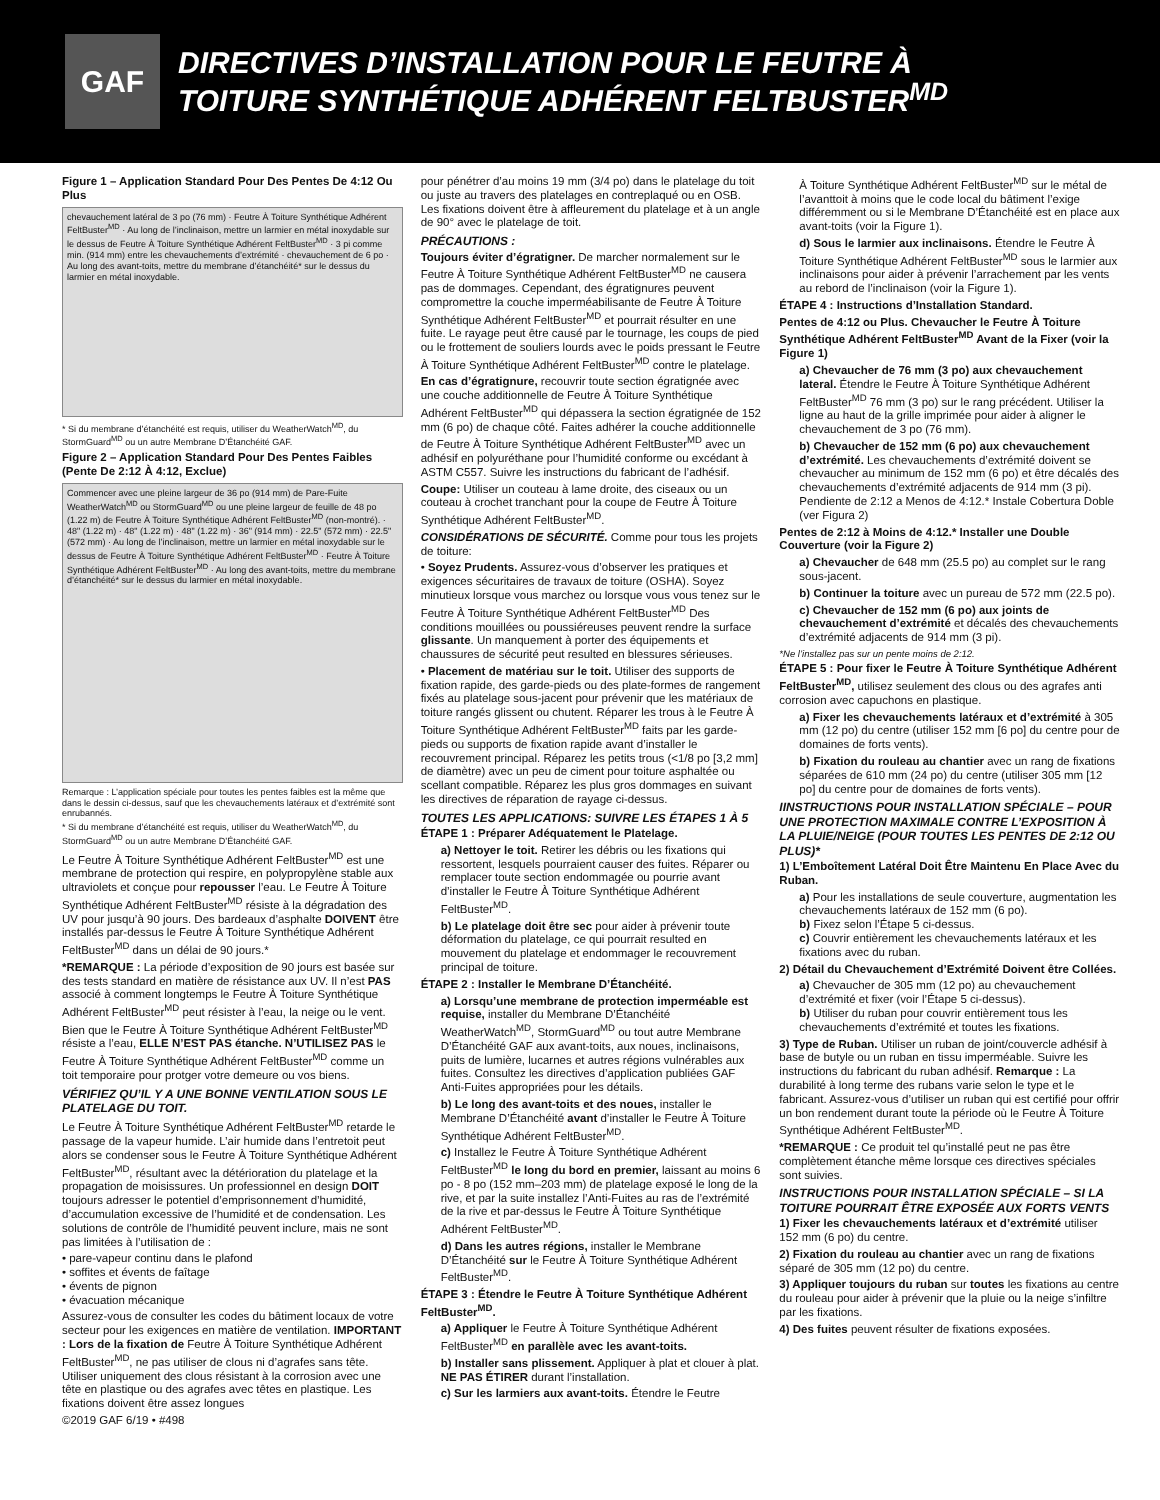GAF
DIRECTIVES D’INSTALLATION POUR LE FEUTRE À
TOITURE SYNTHÉTIQUE ADHÉRENT FELTBUSTER<sup>MD</sup>
Figure 1 – Application Standard Pour Des Pentes De 4:12 Ou Plus
chevauchement latéral de 3 po (76 mm) · Feutre À Toiture Synthétique Adhérent FeltBuster<sup>MD</sup> · Au long de l’inclinaison, mettre un larmier en métal inoxydable sur le dessus de Feutre À Toiture Synthétique Adhérent FeltBuster<sup>MD</sup> · 3 pi comme min. (914 mm) entre les chevauchements d’extrémité · chevauchement de 6 po · Au long des avant-toits, mettre du membrane d’étanchéité* sur le dessus du larmier en métal inoxydable.
* Si du membrane d’étanchéité est requis, utiliser du WeatherWatch<sup>MD</sup>, du StormGuard<sup>MD</sup> ou un autre Membrane D’Étanchéité GAF.
Figure 2 – Application Standard Pour Des Pentes Faibles (Pente De 2:12 À 4:12, Exclue)
Commencer avec une pleine largeur de 36 po (914 mm) de Pare-Fuite WeatherWatch<sup>MD</sup> ou StormGuard<sup>MD</sup> ou une pleine largeur de feuille de 48 po (1.22 m) de Feutre À Toiture Synthétique Adhérent FeltBuster<sup>MD</sup> (non-montré). · 48" (1.22 m) · 48" (1.22 m) · 48" (1.22 m) · 36" (914 mm) · 22.5" (572 mm) · 22.5" (572 mm) · Au long de l’inclinaison, mettre un larmier en métal inoxydable sur le dessus de Feutre À Toiture Synthétique Adhérent FeltBuster<sup>MD</sup> · Feutre À Toiture Synthétique Adhérent FeltBuster<sup>MD</sup> · Au long des avant-toits, mettre du membrane d’étanchéité* sur le dessus du larmier en métal inoxydable.
Remarque : L’application spéciale pour toutes les pentes faibles est la même que dans le dessin ci-dessus, sauf que les chevauchements latéraux et d’extrémité sont enrubannés.
* Si du membrane d’étanchéité est requis, utiliser du WeatherWatch<sup>MD</sup>, du StormGuard<sup>MD</sup> ou un autre Membrane D’Étanchéité GAF.
Le Feutre À Toiture Synthétique Adhérent FeltBuster<sup>MD</sup> est une membrane de protection qui respire, en polypropylène stable aux ultraviolets et conçue pour repousser l’eau. Le Feutre À Toiture Synthétique Adhérent FeltBuster<sup>MD</sup> résiste à la dégradation des UV pour jusqu’à 90 jours. Des bardeaux d’asphalte DOIVENT être installés par-dessus le Feutre À Toiture Synthétique Adhérent FeltBuster<sup>MD</sup> dans un délai de 90 jours.*
*REMARQUE : La période d’exposition de 90 jours est basée sur des tests standard en matière de résistance aux UV. Il n’est PAS associé à comment longtemps le Feutre À Toiture Synthétique Adhérent FeltBuster<sup>MD</sup> peut résister à l’eau, la neige ou le vent. Bien que le Feutre À Toiture Synthétique Adhérent FeltBuster<sup>MD</sup> résiste a l’eau, ELLE N’EST PAS étanche. N’UTILISEZ PAS le Feutre À Toiture Synthétique Adhérent FeltBuster<sup>MD</sup> comme un toit temporaire pour protger votre demeure ou vos biens.
VÉRIFIEZ QU’IL Y A UNE BONNE VENTILATION SOUS LE PLATELAGE DU TOIT.
Le Feutre À Toiture Synthétique Adhérent FeltBuster<sup>MD</sup> retarde le passage de la vapeur humide. L’air humide dans l’entretoit peut alors se condenser sous le Feutre À Toiture Synthétique Adhérent FeltBuster<sup>MD</sup>, résultant avec la détérioration du platelage et la propagation de moisissures. Un professionnel en design DOIT toujours adresser le potentiel d’emprisonnement d’humidité, d’accumulation excessive de l’humidité et de condensation. Les solutions de contrôle de l’humidité peuvent inclure, mais ne sont pas limitées à l’utilisation de :
• pare-vapeur continu dans le plafond
• soffites et évents de faîtage
• évents de pignon
• évacuation mécanique
Assurez-vous de consulter les codes du bâtiment locaux de votre secteur pour les exigences en matière de ventilation. IMPORTANT : Lors de la fixation de Feutre À Toiture Synthétique Adhérent FeltBuster<sup>MD</sup>, ne pas utiliser de clous ni d’agrafes sans tête. Utiliser uniquement des clous résistant à la corrosion avec une tête en plastique ou des agrafes avec têtes en plastique. Les fixations doivent être assez longues
©2019 GAF 6/19 • #498
pour pénétrer d’au moins 19 mm (3/4 po) dans le platelage du toit ou juste au travers des platelages en contreplaqué ou en OSB. Les fixations doivent être à affleurement du platelage et à un angle de 90° avec le platelage de toit.
PRÉCAUTIONS :
Toujours éviter d’égratigner. De marcher normalement sur le Feutre À Toiture Synthétique Adhérent FeltBuster<sup>MD</sup> ne causera pas de dommages. Cependant, des égratignures peuvent compromettre la couche imperméabilisante de Feutre À Toiture Synthétique Adhérent FeltBuster<sup>MD</sup> et pourrait résulter en une fuite. Le rayage peut être causé par le tournage, les coups de pied ou le frottement de souliers lourds avec le poids pressant le Feutre À Toiture Synthétique Adhérent FeltBuster<sup>MD</sup> contre le platelage.
En cas d’égratignure, recouvrir toute section égratignée avec une couche additionnelle de Feutre À Toiture Synthétique Adhérent FeltBuster<sup>MD</sup> qui dépassera la section égratignée de 152 mm (6 po) de chaque côté. Faites adhérer la couche additionnelle de Feutre À Toiture Synthétique Adhérent FeltBuster<sup>MD</sup> avec un adhésif en polyuréthane pour l’humidité conforme ou excédant à ASTM C557. Suivre les instructions du fabricant de l’adhésif.
Coupe: Utiliser un couteau à lame droite, des ciseaux ou un couteau à crochet tranchant pour la coupe de Feutre À Toiture Synthétique Adhérent FeltBuster<sup>MD</sup>.
CONSIDÉRATIONS DE SÉCURITÉ. Comme pour tous les projets de toiture:
• Soyez Prudents. Assurez-vous d’observer les pratiques et exigences sécuritaires de travaux de toiture (OSHA). Soyez minutieux lorsque vous marchez ou lorsque vous vous tenez sur le Feutre À Toiture Synthétique Adhérent FeltBuster<sup>MD</sup> Des conditions mouillées ou poussiéreuses peuvent rendre la surface glissante. Un manquement à porter des équipements et chaussures de sécurité peut resulted en blessures sérieuses.
• Placement de matériau sur le toit. Utiliser des supports de fixation rapide, des garde-pieds ou des plate-formes de rangement fixés au platelage sous-jacent pour prévenir que les matériaux de toiture rangés glissent ou chutent. Réparer les trous à le Feutre À Toiture Synthétique Adhérent FeltBuster<sup>MD</sup> faits par les garde-pieds ou supports de fixation rapide avant d’installer le recouvrement principal. Réparez les petits trous (<1/8 po [3,2 mm] de diamètre) avec un peu de ciment pour toiture asphaltée ou scellant compatible. Réparez les plus gros dommages en suivant les directives de réparation de rayage ci-dessus.
TOUTES LES APPLICATIONS: SUIVRE LES ÉTAPES 1 À 5
ÉTAPE 1 : Préparer Adéquatement le Platelage.
a) Nettoyer le toit. Retirer les débris ou les fixations qui ressortent, lesquels pourraient causer des fuites. Réparer ou remplacer toute section endommagée ou pourrie avant d’installer le Feutre À Toiture Synthétique Adhérent FeltBuster<sup>MD</sup>.
b) Le platelage doit être sec pour aider à prévenir toute déformation du platelage, ce qui pourrait resulted en mouvement du platelage et endommager le recouvrement principal de toiture.
ÉTAPE 2 : Installer le Membrane D’Étanchéité.
a) Lorsqu’une membrane de protection imperméable est requise, installer du Membrane D’Étanchéité WeatherWatch<sup>MD</sup>, StormGuard<sup>MD</sup> ou tout autre Membrane D’Étanchéité GAF aux avant-toits, aux noues, inclinaisons, puits de lumière, lucarnes et autres régions vulnérables aux fuites. Consultez les directives d’application publiées GAF Anti-Fuites appropriées pour les détails.
b) Le long des avant-toits et des noues, installer le Membrane D’Étanchéité avant d’installer le Feutre À Toiture Synthétique Adhérent FeltBuster<sup>MD</sup>.
c) Installez le Feutre À Toiture Synthétique Adhérent FeltBuster<sup>MD</sup> le long du bord en premier, laissant au moins 6 po - 8 po (152 mm–203 mm) de platelage exposé le long de la rive, et par la suite installez l’Anti-Fuites au ras de l’extrémité de la rive et par-dessus le Feutre À Toiture Synthétique Adhérent FeltBuster<sup>MD</sup>.
d) Dans les autres régions, installer le Membrane D’Étanchéité sur le Feutre À Toiture Synthétique Adhérent FeltBuster<sup>MD</sup>.
ÉTAPE 3 : Étendre le Feutre À Toiture Synthétique Adhérent FeltBuster<sup>MD</sup>.
a) Appliquer le Feutre À Toiture Synthétique Adhérent FeltBuster<sup>MD</sup> en parallèle avec les avant-toits.
b) Installer sans plissement. Appliquer à plat et clouer à plat. NE PAS ÉTIRER durant l’installation.
c) Sur les larmiers aux avant-toits. Étendre le Feutre
À Toiture Synthétique Adhérent FeltBuster<sup>MD</sup> sur le métal de l’avanttoit à moins que le code local du bâtiment l’exige différemment ou si le Membrane D’Étanchéité est en place aux avant-toits (voir la Figure 1).
d) Sous le larmier aux inclinaisons. Étendre le Feutre À Toiture Synthétique Adhérent FeltBuster<sup>MD</sup> sous le larmier aux inclinaisons pour aider à prévenir l’arrachement par les vents au rebord de l’inclinaison (voir la Figure 1).
ÉTAPE 4 : Instructions d’Installation Standard.
Pentes de 4:12 ou Plus. Chevaucher le Feutre À Toiture Synthétique Adhérent FeltBuster<sup>MD</sup> Avant de la Fixer (voir la Figure 1)
a) Chevaucher de 76 mm (3 po) aux chevauchement lateral. Étendre le Feutre À Toiture Synthétique Adhérent FeltBuster<sup>MD</sup> 76 mm (3 po) sur le rang précédent. Utiliser la ligne au haut de la grille imprimée pour aider à aligner le chevauchement de 3 po (76 mm).
b) Chevaucher de 152 mm (6 po) aux chevauchement d’extrémité. Les chevauchements d’extrémité doivent se chevaucher au minimum de 152 mm (6 po) et être décalés des chevauchements d’extrémité adjacents de 914 mm (3 pi). Pendiente de 2:12 a Menos de 4:12.* Instale Cobertura Doble (ver Figura 2)
Pentes de 2:12 à Moins de 4:12.* Installer une Double Couverture (voir la Figure 2)
a) Chevaucher de 648 mm (25.5 po) au complet sur le rang sous-jacent.
b) Continuer la toiture avec un pureau de 572 mm (22.5 po).
c) Chevaucher de 152 mm (6 po) aux joints de chevauchement d’extrémité et décalés des chevauchements d’extrémité adjacents de 914 mm (3 pi).
*Ne l’installez pas sur un pente moins de 2:12.
ÉTAPE 5 : Pour fixer le Feutre À Toiture Synthétique Adhérent FeltBuster<sup>MD</sup>, utilisez seulement des clous ou des agrafes anti corrosion avec capuchons en plastique.
a) Fixer les chevauchements latéraux et d’extrémité à 305 mm (12 po) du centre (utiliser 152 mm [6 po] du centre pour de domaines de forts vents).
b) Fixation du rouleau au chantier avec un rang de fixations séparées de 610 mm (24 po) du centre (utiliser 305 mm [12 po] du centre pour de domaines de forts vents).
IINSTRUCTIONS POUR INSTALLATION SPÉCIALE – POUR UNE PROTECTION MAXIMALE CONTRE L’EXPOSITION À LA PLUIE/NEIGE (POUR TOUTES LES PENTES DE 2:12 OU PLUS)*
1) L’Emboîtement Latéral Doit Être Maintenu En Place Avec du Ruban.
a) Pour les installations de seule couverture, augmentation les chevauchements latéraux de 152 mm (6 po).
b) Fixez selon l’Étape 5 ci-dessus.
c) Couvrir entièrement les chevauchements latéraux et les fixations avec du ruban.
2) Détail du Chevauchement d’Extrémité Doivent être Collées.
a) Chevaucher de 305 mm (12 po) au chevauchement d’extrémité et fixer (voir l’Étape 5 ci-dessus).
b) Utiliser du ruban pour couvrir entièrement tous les chevauchements d’extrémité et toutes les fixations.
3) Type de Ruban. Utiliser un ruban de joint/couvercle adhésif à base de butyle ou un ruban en tissu imperméable. Suivre les instructions du fabricant du ruban adhésif. Remarque : La durabilité à long terme des rubans varie selon le type et le fabricant. Assurez-vous d’utiliser un ruban qui est certifié pour offrir un bon rendement durant toute la période où le Feutre À Toiture Synthétique Adhérent FeltBuster<sup>MD</sup>.
*REMARQUE : Ce produit tel qu’installé peut ne pas être complètement étanche même lorsque ces directives spéciales sont suivies.
INSTRUCTIONS POUR INSTALLATION SPÉCIALE – SI LA TOITURE POURRAIT ÊTRE EXPOSÉE AUX FORTS VENTS
1) Fixer les chevauchements latéraux et d’extrémité utiliser 152 mm (6 po) du centre.
2) Fixation du rouleau au chantier avec un rang de fixations séparé de 305 mm (12 po) du centre.
3) Appliquer toujours du ruban sur toutes les fixations au centre du rouleau pour aider à prévenir que la pluie ou la neige s’infiltre par les fixations.
4) Des fuites peuvent résulter de fixations exposées.